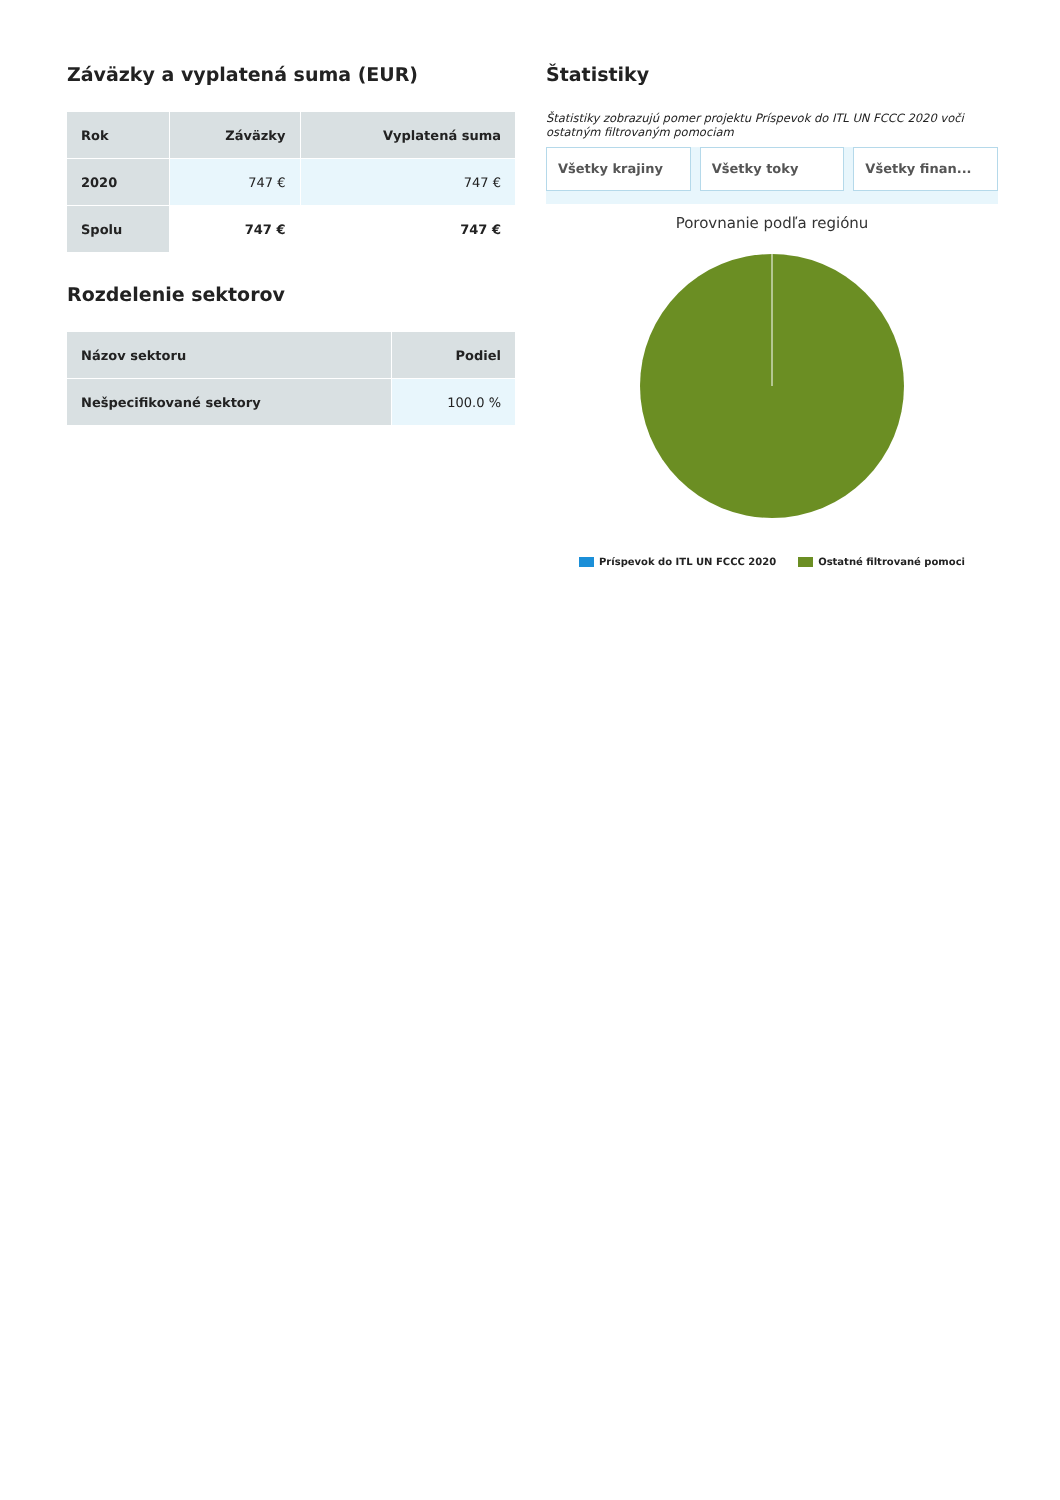Záväzky a vyplatená suma (EUR)
| Rok | Záväzky | Vyplatená suma |
| --- | --- | --- |
| 2020 | 747 € | 747 € |
| Spolu | 747 € | 747 € |
Rozdelenie sektorov
| Názov sektoru | Podiel |
| --- | --- |
| Nešpecifikované sektory | 100.0 % |
Štatistiky
Štatistiky zobrazujú pomer projektu Príspevok do ITL UN FCCC 2020 voči ostatným filtrovaným pomociam
Všetky krajiny Všetky toky Všetky finan...
Porovnanie podľa regiónu
Príspevok do ITL UN FCCC 2020 Ostatné filtrované pomoci